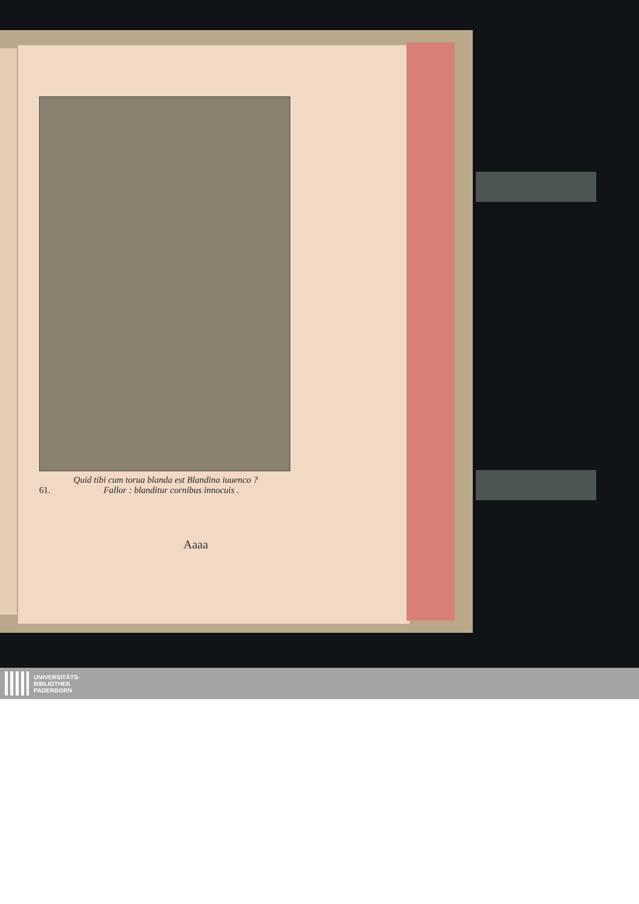Quid tibi cum torua blanda est Blandina iuuenco ?
61. Fallor : blanditur cornibus innocuis .
Aaaa
UNIVERSITÄTS-
BIBLIOTHEK
PADERBORN